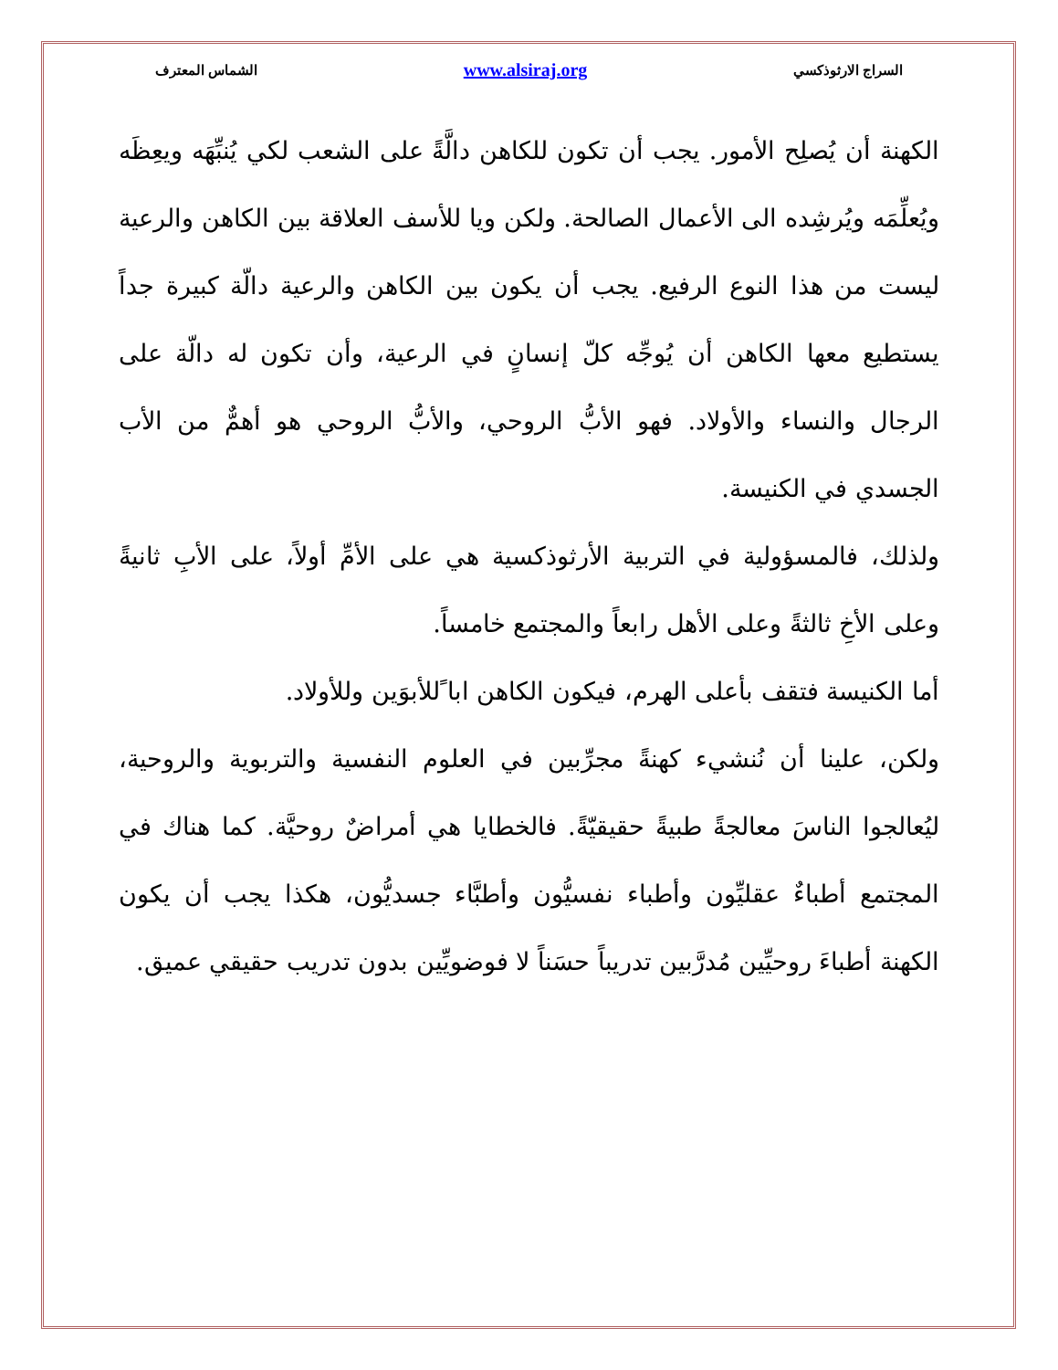السراج الارثوذكسي www.alsiraj.org الشماس المعترف
الكهنة أن يُصلِح الأمور. يجب أن تكون للكاهن دالَّةً على الشعب لكي يُنبِّهَه ويعِظَه ويُعلِّمَه ويُرشِده الى الأعمال الصالحة. ولكن ويا للأسف العلاقة بين الكاهن والرعية ليست من هذا النوع الرفيع. يجب أن يكون بين الكاهن والرعية دالّة كبيرة جداً يستطيع معها الكاهن أن يُوجِّه كلّ إنسانٍ في الرعية، وأن تكون له دالّة على الرجال والنساء والأولاد. فهو الأبُّ الروحي، والأبُّ الروحي هو أهمٌّ من الأب الجسدي في الكنيسة.
ولذلك، فالمسؤولية في التربية الأرثوذكسية هي على الأمِّ أولاً، على الأبِ ثانيةً وعلى الأخِ ثالثةً وعلى الأهل رابعاً والمجتمع خامساً.
أما الكنيسة فتقف بأعلى الهرم، فيكون الكاهن ابا ًللأبوَين وللأولاد.
ولكن، علينا أن نُنشيء كهنةً مجرِّبين في العلوم النفسية والتربوية والروحية، ليُعالجوا الناسَ معالجةً طبيةً حقيقيّةً. فالخطايا هي أمراضٌ روحيَّة. كما هناك في المجتمع أطباءٌ عقليِّون وأطباء نفسيُّون وأطبَّاء جسديُّون، هكذا يجب أن يكون الكهنة أطباءَ روحيِّين مُدرَّبين تدريباً حسَناً لا فوضويِّين بدون تدريب حقيقي عميق.